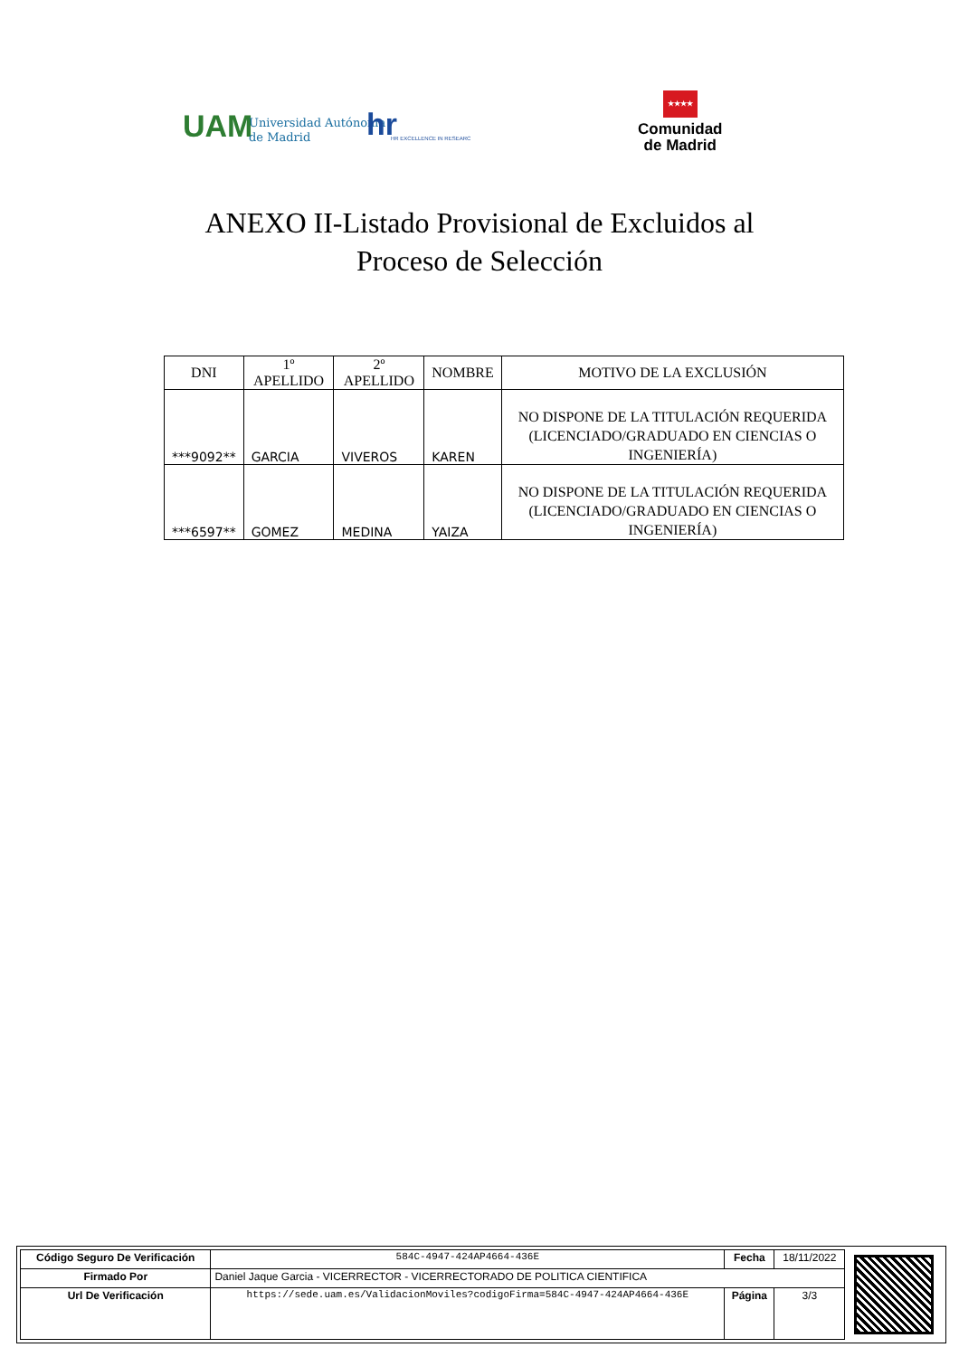UAM
Universidad Autónoma
de Madrid
hr HR EXCELLENCE IN RESEARC
★★★★
Comunidad
de Madrid
ANEXO II-Listado Provisional de Excluidos al
Proceso de Selección
| DNI | 1º APELLIDO | 2º APELLIDO | NOMBRE | MOTIVO DE LA EXCLUSIÓN |
| --- | --- | --- | --- | --- |
| ***9092** | GARCIA | VIVEROS | KAREN | NO DISPONE DE LA TITULACIÓN REQUERIDA (LICENCIADO/GRADUADO EN CIENCIAS O INGENIERÍA) |
| ***6597** | GOMEZ | MEDINA | YAIZA | NO DISPONE DE LA TITULACIÓN REQUERIDA (LICENCIADO/GRADUADO EN CIENCIAS O INGENIERÍA) |
| Código Seguro De Verificación | 584C-4947-424AP4664-436E | Fecha | 18/11/2022 |
| Firmado Por | Daniel Jaque Garcia - VICERRECTOR - VICERRECTORADO DE POLITICA CIENTIFICA | | |
| Url De Verificación | https://sede.uam.es/ValidacionMoviles?codigoFirma=584C-4947-424AP4664-436E | Página | 3/3 |